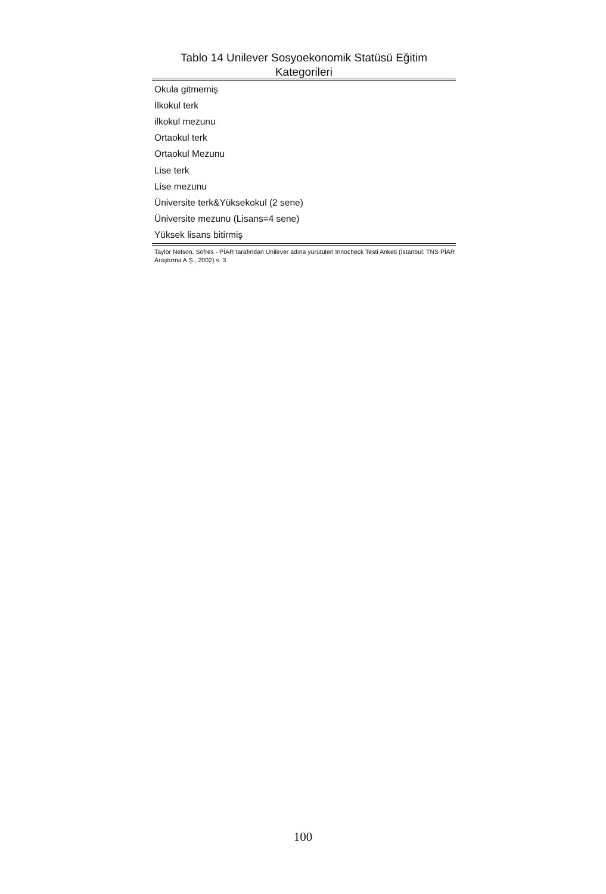Tablo 14 Unilever Sosyoekonomik Statüsü Eğitim Kategorileri
| Okula gitmemiş |
| İlkokul terk |
| ilkokul mezunu |
| Ortaokul terk |
| Ortaokul Mezunu |
| Lise terk |
| Lise mezunu |
| Üniversite terk&Yüksekokul (2 sene) |
| Üniversite mezunu (Lisans=4 sene) |
| Yüksek lisans bitirmiş |
Taylor Nelson, Sofres - PİAR tarafından Unilever adına yürütülen Innocheck Testi Anketi (İstanbul: TNS PİAR Araştırma A.Ş., 2002) s. 3
100